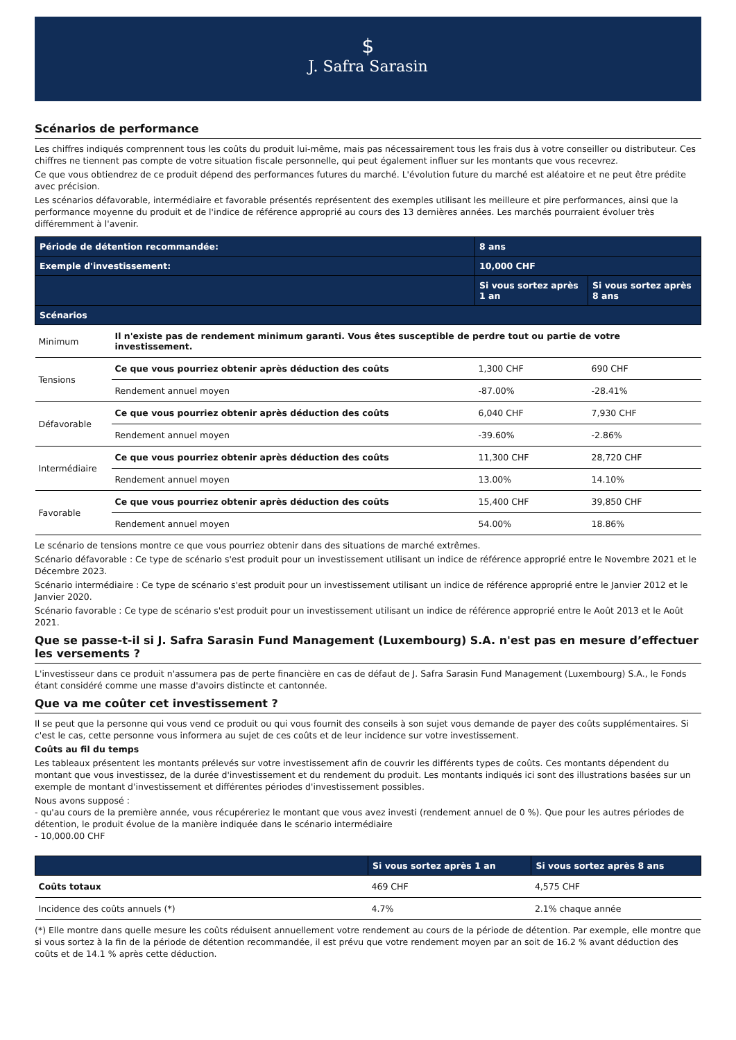$
J. Safra Sarasin
Scénarios de performance
Les chiffres indiqués comprennent tous les coûts du produit lui-même, mais pas nécessairement tous les frais dus à votre conseiller ou distributeur. Ces chiffres ne tiennent pas compte de votre situation fiscale personnelle, qui peut également influer sur les montants que vous recevrez.
Ce que vous obtiendrez de ce produit dépend des performances futures du marché. L'évolution future du marché est aléatoire et ne peut être prédite avec précision.
Les scénarios défavorable, intermédiaire et favorable présentés représentent des exemples utilisant les meilleure et pire performances, ainsi que la performance moyenne du produit et de l'indice de référence approprié au cours des 13 dernières années. Les marchés pourraient évoluer très différemment à l'avenir.
| Période de détention recommandée: | | 8 ans | |
| --- | --- | --- | --- |
| Exemple d'investissement: | | 10,000 CHF | |
| | | Si vous sortez après 1 an | Si vous sortez après 8 ans |
| Scénarios | | | |
| Minimum | Il n'existe pas de rendement minimum garanti. Vous êtes susceptible de perdre tout ou partie de votre investissement. | | |
| Tensions | Ce que vous pourriez obtenir après déduction des coûts | 1,300 CHF | 690 CHF |
| | Rendement annuel moyen | -87.00% | -28.41% |
| Défavorable | Ce que vous pourriez obtenir après déduction des coûts | 6,040 CHF | 7,930 CHF |
| | Rendement annuel moyen | -39.60% | -2.86% |
| Intermédiaire | Ce que vous pourriez obtenir après déduction des coûts | 11,300 CHF | 28,720 CHF |
| | Rendement annuel moyen | 13.00% | 14.10% |
| Favorable | Ce que vous pourriez obtenir après déduction des coûts | 15,400 CHF | 39,850 CHF |
| | Rendement annuel moyen | 54.00% | 18.86% |
Le scénario de tensions montre ce que vous pourriez obtenir dans des situations de marché extrêmes.
Scénario défavorable : Ce type de scénario s'est produit pour un investissement utilisant un indice de référence approprié entre le Novembre 2021 et le Décembre 2023.
Scénario intermédiaire : Ce type de scénario s'est produit pour un investissement utilisant un indice de référence approprié entre le Janvier 2012 et le Janvier 2020.
Scénario favorable : Ce type de scénario s'est produit pour un investissement utilisant un indice de référence approprié entre le Août 2013 et le Août 2021.
Que se passe-t-il si J. Safra Sarasin Fund Management (Luxembourg) S.A. n'est pas en mesure d’effectuer les versements ?
L'investisseur dans ce produit n'assumera pas de perte financière en cas de défaut de J. Safra Sarasin Fund Management (Luxembourg) S.A., le Fonds étant considéré comme une masse d'avoirs distincte et cantonnée.
Que va me coûter cet investissement ?
Il se peut que la personne qui vous vend ce produit ou qui vous fournit des conseils à son sujet vous demande de payer des coûts supplémentaires. Si c'est le cas, cette personne vous informera au sujet de ces coûts et de leur incidence sur votre investissement.
Coûts au fil du temps
Les tableaux présentent les montants prélevés sur votre investissement afin de couvrir les différents types de coûts. Ces montants dépendent du montant que vous investissez, de la durée d'investissement et du rendement du produit. Les montants indiqués ici sont des illustrations basées sur un exemple de montant d'investissement et différentes périodes d'investissement possibles.
Nous avons supposé :
- qu'au cours de la première année, vous récupéreriez le montant que vous avez investi (rendement annuel de 0 %). Que pour les autres périodes de détention, le produit évolue de la manière indiquée dans le scénario intermédiaire
- 10,000.00 CHF
| | Si vous sortez après 1 an | Si vous sortez après 8 ans |
| --- | --- | --- |
| Coûts totaux | 469 CHF | 4,575 CHF |
| Incidence des coûts annuels (*) | 4.7% | 2.1% chaque année |
(*) Elle montre dans quelle mesure les coûts réduisent annuellement votre rendement au cours de la période de détention. Par exemple, elle montre que si vous sortez à la fin de la période de détention recommandée, il est prévu que votre rendement moyen par an soit de 16.2 % avant déduction des coûts et de 14.1 % après cette déduction.